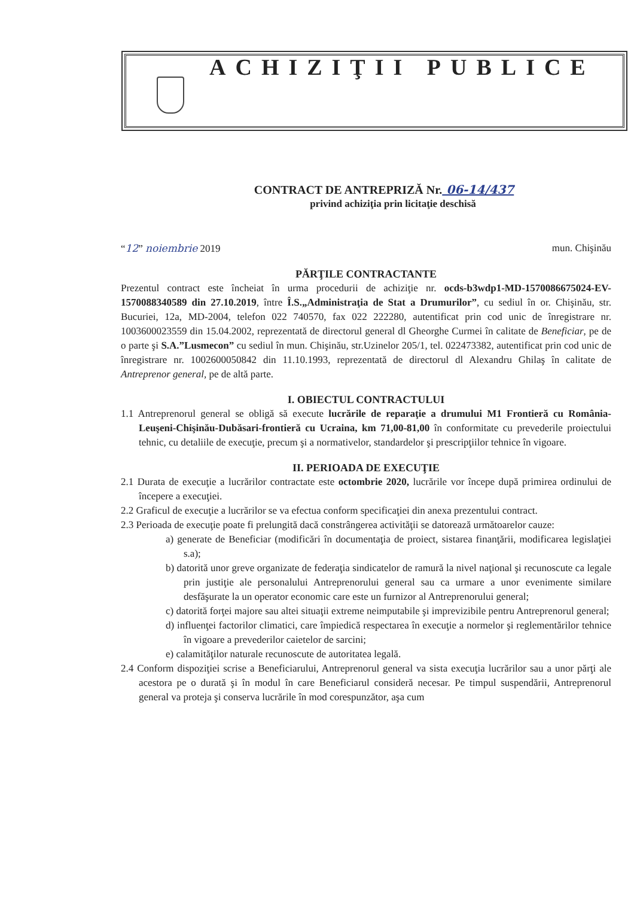ACHIZIŢII PUBLICE
CONTRACT DE ANTREPRIZĂ Nr. 06-14/437
privind achiziţia prin licitaţie deschisă
“12” noiembrie 2019 mun. Chişinău
PĂRŢILE CONTRACTANTE
Prezentul contract este încheiat în urma procedurii de achiziţie nr. ocds-b3wdp1-MD-1570086675024-EV-1570088340589 din 27.10.2019, între Î.S.„Administraţia de Stat a Drumurilor”, cu sediul în or. Chişinău, str. Bucuriei, 12a, MD-2004, telefon 022 740570, fax 022 222280, autentificat prin cod unic de înregistrare nr. 1003600023559 din 15.04.2002, reprezentată de directorul general dl Gheorghe Curmei în calitate de Beneficiar, pe de o parte şi S.A.”Lusmecon” cu sediul în mun. Chişinău, str.Uzinelor 205/1, tel. 022473382, autentificat prin cod unic de înregistrare nr. 1002600050842 din 11.10.1993, reprezentată de directorul dl Alexandru Ghilaş în calitate de Antreprenor general, pe de altă parte.
I. OBIECTUL CONTRACTULUI
1.1 Antreprenorul general se obligă să execute lucrările de reparaţie a drumului M1 Frontieră cu România-Leuşeni-Chişinău-Dubăsari-frontieră cu Ucraina, km 71,00-81,00 în conformitate cu prevederile proiectului tehnic, cu detaliile de execuţie, precum şi a normativelor, standardelor şi prescripţiilor tehnice în vigoare.
II. PERIOADA DE EXECUŢIE
2.1 Durata de execuţie a lucrărilor contractate este octombrie 2020, lucrările vor începe după primirea ordinului de începere a execuţiei.
2.2 Graficul de execuţie a lucrărilor se va efectua conform specificaţiei din anexa prezentului contract.
2.3 Perioada de execuţie poate fi prelungită dacă constrângerea activităţii se datorează următoarelor cauze:
a) generate de Beneficiar (modificări în documentaţia de proiect, sistarea finanţării, modificarea legislaţiei s.a);
b) datorită unor greve organizate de federaţia sindicatelor de ramură la nivel naţional şi recunoscute ca legale prin justiţie ale personalului Antreprenorului general sau ca urmare a unor evenimente similare desfăşurate la un operator economic care este un furnizor al Antreprenorului general;
c) datorită forţei majore sau altei situaţii extreme neimputabile şi imprevizibile pentru Antreprenorul general;
d) influenţei factorilor climatici, care împiedică respectarea în execuţie a normelor şi reglementărilor tehnice în vigoare a prevederilor caietelor de sarcini;
e) calamităţilor naturale recunoscute de autoritatea legală.
2.4 Conform dispoziţiei scrise a Beneficiarului, Antreprenorul general va sista execuţia lucrărilor sau a unor părţi ale acestora pe o durată şi în modul în care Beneficiarul consideră necesar. Pe timpul suspendării, Antreprenorul general va proteja şi conserva lucrările în mod corespunzător, aşa cum